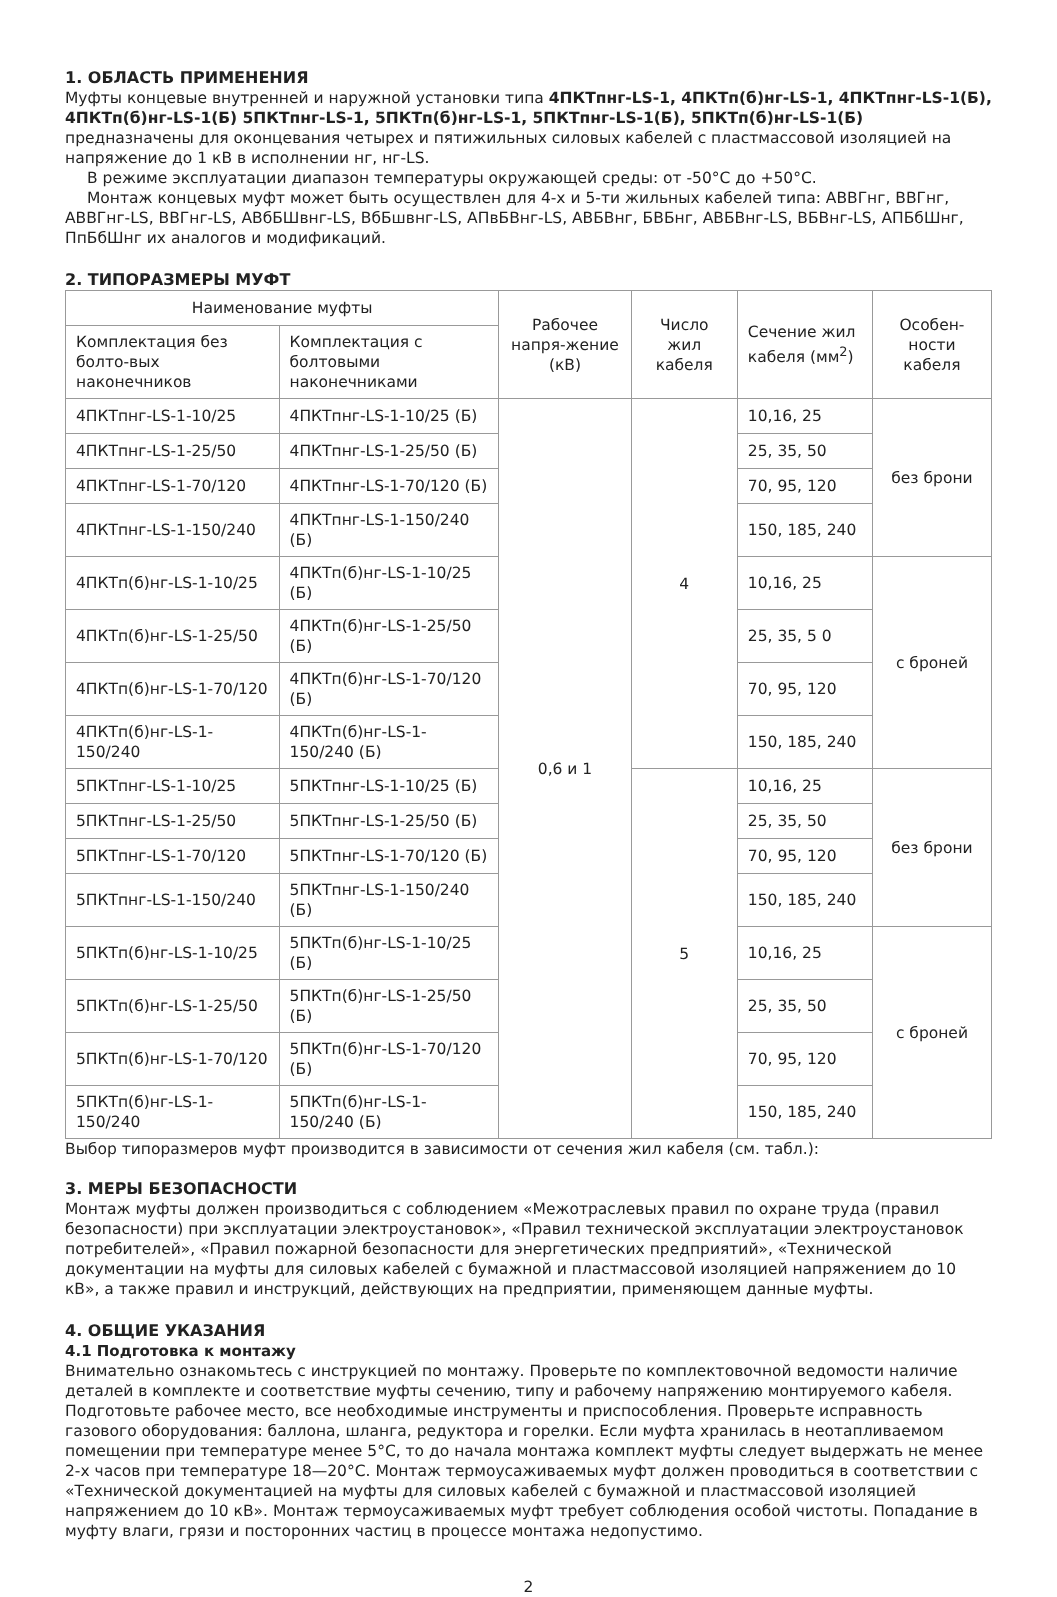1. ОБЛАСТЬ ПРИМЕНЕНИЯ
Муфты концевые внутренней и наружной установки типа 4ПКТпнг-LS-1, 4ПКТп(б)нг-LS-1, 4ПКТпнг-LS-1(Б), 4ПКТп(б)нг-LS-1(Б) 5ПКТпнг-LS-1, 5ПКТп(б)нг-LS-1, 5ПКТпнг-LS-1(Б), 5ПКТп(б)нг-LS-1(Б) предназначены для оконцевания четырех и пятижильных силовых кабелей с пластмассовой изоляцией на напряжение до 1 кВ в исполнении нг, нг-LS.
В режиме эксплуатации диапазон температуры окружающей среды: от -50°С до +50°С.
Монтаж концевых муфт может быть осуществлен для 4-х и 5-ти жильных кабелей типа: АВВГнг, ВВГнг, АВВГнг-LS, ВВГнг-LS, АВбБШвнг-LS, ВбБшвнг-LS, АПвБВнг-LS, АВБВнг, БВБнг, АВБВнг-LS, ВБВнг-LS, АПБбШнг, ПпБбШнг их аналогов и модификаций.
2. ТИПОРАЗМЕРЫ МУФТ
| Наименование муфты | | Рабочее напря-жение (кВ) | Число жил кабеля | Сечение жил кабеля (мм<sup>2</sup>) | Особен-ности кабеля |
| --- | --- | --- | --- | --- | --- |
| Комплектация без болто-вых наконечников | Комплектация с болтовыми наконечниками | | | | |
| 4ПКТпнг-LS-1-10/25 | 4ПКТпнг-LS-1-10/25 (Б) | 0,6 и 1 | 4 | 10,16, 25 | без брони |
| 4ПКТпнг-LS-1-25/50 | 4ПКТпнг-LS-1-25/50 (Б) | | | 25, 35, 50 | |
| 4ПКТпнг-LS-1-70/120 | 4ПКТпнг-LS-1-70/120 (Б) | | | 70, 95, 120 | |
| 4ПКТпнг-LS-1-150/240 | 4ПКТпнг-LS-1-150/240 (Б) | | | 150, 185, 240 | |
| 4ПКТп(б)нг-LS-1-10/25 | 4ПКТп(б)нг-LS-1-10/25 (Б) | | | 10,16, 25 | с броней |
| 4ПКТп(б)нг-LS-1-25/50 | 4ПКТп(б)нг-LS-1-25/50 (Б) | | | 25, 35, 5 0 | |
| 4ПКТп(б)нг-LS-1-70/120 | 4ПКТп(б)нг-LS-1-70/120 (Б) | | | 70, 95, 120 | |
| 4ПКТп(б)нг-LS-1-150/240 | 4ПКТп(б)нг-LS-1-150/240 (Б) | | | 150, 185, 240 | |
| 5ПКТпнг-LS-1-10/25 | 5ПКТпнг-LS-1-10/25 (Б) | | 5 | 10,16, 25 | без брони |
| 5ПКТпнг-LS-1-25/50 | 5ПКТпнг-LS-1-25/50 (Б) | | | 25, 35, 50 | |
| 5ПКТпнг-LS-1-70/120 | 5ПКТпнг-LS-1-70/120 (Б) | | | 70, 95, 120 | |
| 5ПКТпнг-LS-1-150/240 | 5ПКТпнг-LS-1-150/240 (Б) | | | 150, 185, 240 | |
| 5ПКТп(б)нг-LS-1-10/25 | 5ПКТп(б)нг-LS-1-10/25 (Б) | | | 10,16, 25 | с броней |
| 5ПКТп(б)нг-LS-1-25/50 | 5ПКТп(б)нг-LS-1-25/50 (Б) | | | 25, 35, 50 | |
| 5ПКТп(б)нг-LS-1-70/120 | 5ПКТп(б)нг-LS-1-70/120 (Б) | | | 70, 95, 120 | |
| 5ПКТп(б)нг-LS-1-150/240 | 5ПКТп(б)нг-LS-1-150/240 (Б) | | | 150, 185, 240 | |
Выбор типоразмеров муфт производится в зависимости от сечения жил кабеля (см. табл.):
3. МЕРЫ БЕЗОПАСНОСТИ
Монтаж муфты должен производиться с соблюдением «Межотраслевых правил по охране труда (правил безопасности) при эксплуатации электроустановок», «Правил технической эксплуатации электроустановок потребителей», «Правил пожарной безопасности для энергетических предприятий», «Технической документации на муфты для силовых кабелей с бумажной и пластмассовой изоляцией напряжением до 10 кВ», а также правил и инструкций, действующих на предприятии, применяющем данные муфты.
4. ОБЩИЕ УКАЗАНИЯ
4.1 Подготовка к монтажу
Внимательно ознакомьтесь с инструкцией по монтажу. Проверьте по комплектовочной ведомости наличие деталей в комплекте и соответствие муфты сечению, типу и рабочему напряжению монтируемого кабеля. Подготовьте рабочее место, все необходимые инструменты и приспособления. Проверьте исправность газового оборудования: баллона, шланга, редуктора и горелки. Если муфта хранилась в неотапливаемом помещении при температуре менее 5°С, то до начала монтажа комплект муфты следует выдержать не менее 2-х часов при температуре 18—20°С. Монтаж термоусаживаемых муфт должен проводиться в соответствии с «Технической документацией на муфты для силовых кабелей с бумажной и пластмассовой изоляцией напряжением до 10 кВ». Монтаж термоусаживаемых муфт требует соблюдения особой чистоты. Попадание в муфту влаги, грязи и посторонних частиц в процессе монтажа недопустимо.
2